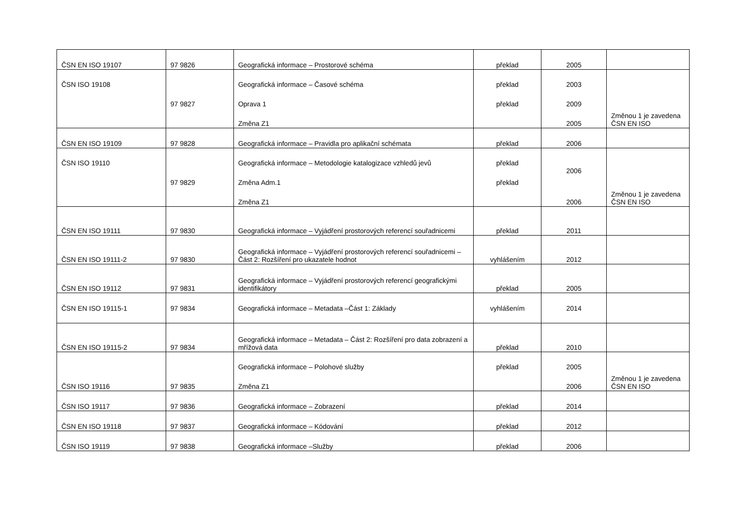| ČSN EN ISO 19107 | 97 9826 | Geografická informace – Prostorové schéma | překlad | 2005 | |
| ČSN ISO 19108 | 97 9827 | Geografická informace – Časové schéma Oprava 1 Změna Z1 | překlad překlad | 2003 2009 2005 | Změnou 1 je zavedena ČSN EN ISO |
| ČSN EN ISO 19109 | 97 9828 | Geografická informace – Pravidla pro aplikační schémata | překlad | 2006 | |
| ČSN ISO 19110 | 97 9829 | Geografická informace – Metodologie katalogizace vzhledů jevů Změna Adm.1 Změna Z1 | překlad překlad | 2006 2006 | Změnou 1 je zavedena ČSN EN ISO |
| ČSN EN ISO 19111 | 97 9830 | Geografická informace – Vyjádření prostorových referencí souřadnicemi | překlad | 2011 | |
| ČSN EN ISO 19111-2 | 97 9830 | Geografická informace – Vyjádření prostorových referencí souřadnicemi – Část 2: Rozšíření pro ukazatele hodnot | vyhlášením | 2012 | |
| ČSN EN ISO 19112 | 97 9831 | Geografická informace – Vyjádření prostorových referencí geografickými identifikátory | překlad | 2005 | |
| ČSN EN ISO 19115-1 | 97 9834 | Geografická informace – Metadata –Část 1: Základy | vyhlášením | 2014 | |
| ČSN EN ISO 19115-2 | 97 9834 | Geografická informace – Metadata – Část 2: Rozšíření pro data zobrazení a mřížová data | překlad | 2010 | |
| ČSN ISO 19116 | 97 9835 | Geografická informace – Polohové služby Změna Z1 | překlad | 2005 2006 | Změnou 1 je zavedena ČSN EN ISO |
| ČSN ISO 19117 | 97 9836 | Geografická informace – Zobrazení | překlad | 2014 | |
| ČSN EN ISO 19118 | 97 9837 | Geografická informace – Kódování | překlad | 2012 | |
| ČSN ISO 19119 | 97 9838 | Geografická informace –Služby | překlad | 2006 | |